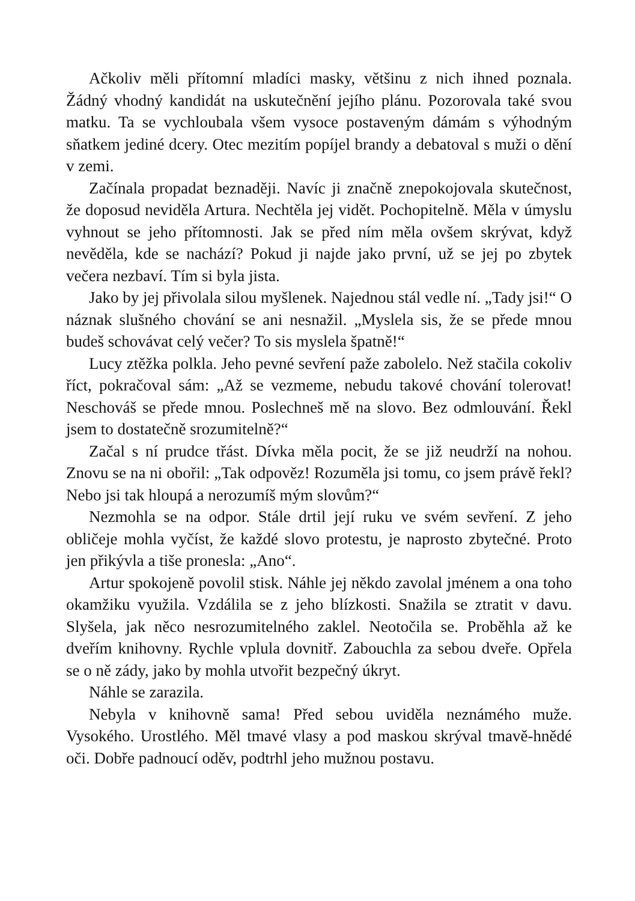Ačkoliv měli přítomní mladíci masky, většinu z nich ihned poznala. Žádný vhodný kandidát na uskutečnění jejího plánu. Pozorovala také svou matku. Ta se vychloubala všem vysoce postaveným dámám s výhodným sňatkem jediné dcery. Otec mezitím popíjel brandy a debatoval s muži o dění v zemi.
Začínala propadat beznaději. Navíc ji značně znepokojovala skutečnost, že doposud neviděla Artura. Nechtěla jej vidět. Pochopitelně. Měla v úmyslu vyhnout se jeho přítomnosti. Jak se před ním měla ovšem skrývat, když nevěděla, kde se nachází? Pokud ji najde jako první, už se jej po zbytek večera nezbaví. Tím si byla jista.
Jako by jej přivolala silou myšlenek. Najednou stál vedle ní. „Tady jsi!“ O náznak slušného chování se ani nesnažil. „Myslela sis, že se přede mnou budeš schovávat celý večer? To sis myslela špatně!“
Lucy ztěžka polkla. Jeho pevné sevření paže zabolelo. Než stačila cokoliv říct, pokračoval sám: „Až se vezmeme, nebudu takové chování tolerovat! Neschováš se přede mnou. Poslechneš mě na slovo. Bez odmlouvání. Řekl jsem to dostatečně srozumitelně?“
Začal s ní prudce třást. Dívka měla pocit, že se již neudrží na nohou. Znovu se na ni obořil: „Tak odpověz! Rozuměla jsi tomu, co jsem právě řekl? Nebo jsi tak hloupá a nerozumíš mým slovům?“
Nezmohla se na odpor. Stále drtil její ruku ve svém sevření. Z jeho obličeje mohla vyčíst, že každé slovo protestu, je naprosto zbytečné. Proto jen přikývla a tiše pronesla: „Ano“.
Artur spokojeně povolil stisk. Náhle jej někdo zavolal jménem a ona toho okamžiku využila. Vzdálila se z jeho blízkosti. Snažila se ztratit v davu. Slyšela, jak něco nesrozumitelného zaklel. Neotočila se. Proběhla až ke dveřím knihovny. Rychle vplula dovnitř. Zabouchla za sebou dveře. Opřela se o ně zády, jako by mohla utvořit bezpečný úkryt.
Náhle se zarazila.
Nebyla v knihovně sama! Před sebou uviděla neznámého muže. Vysokého. Urostlého. Měl tmavé vlasy a pod maskou skrýval tmavě-hnědé oči. Dobře padnoucí oděv, podtrhl jeho mužnou postavu.